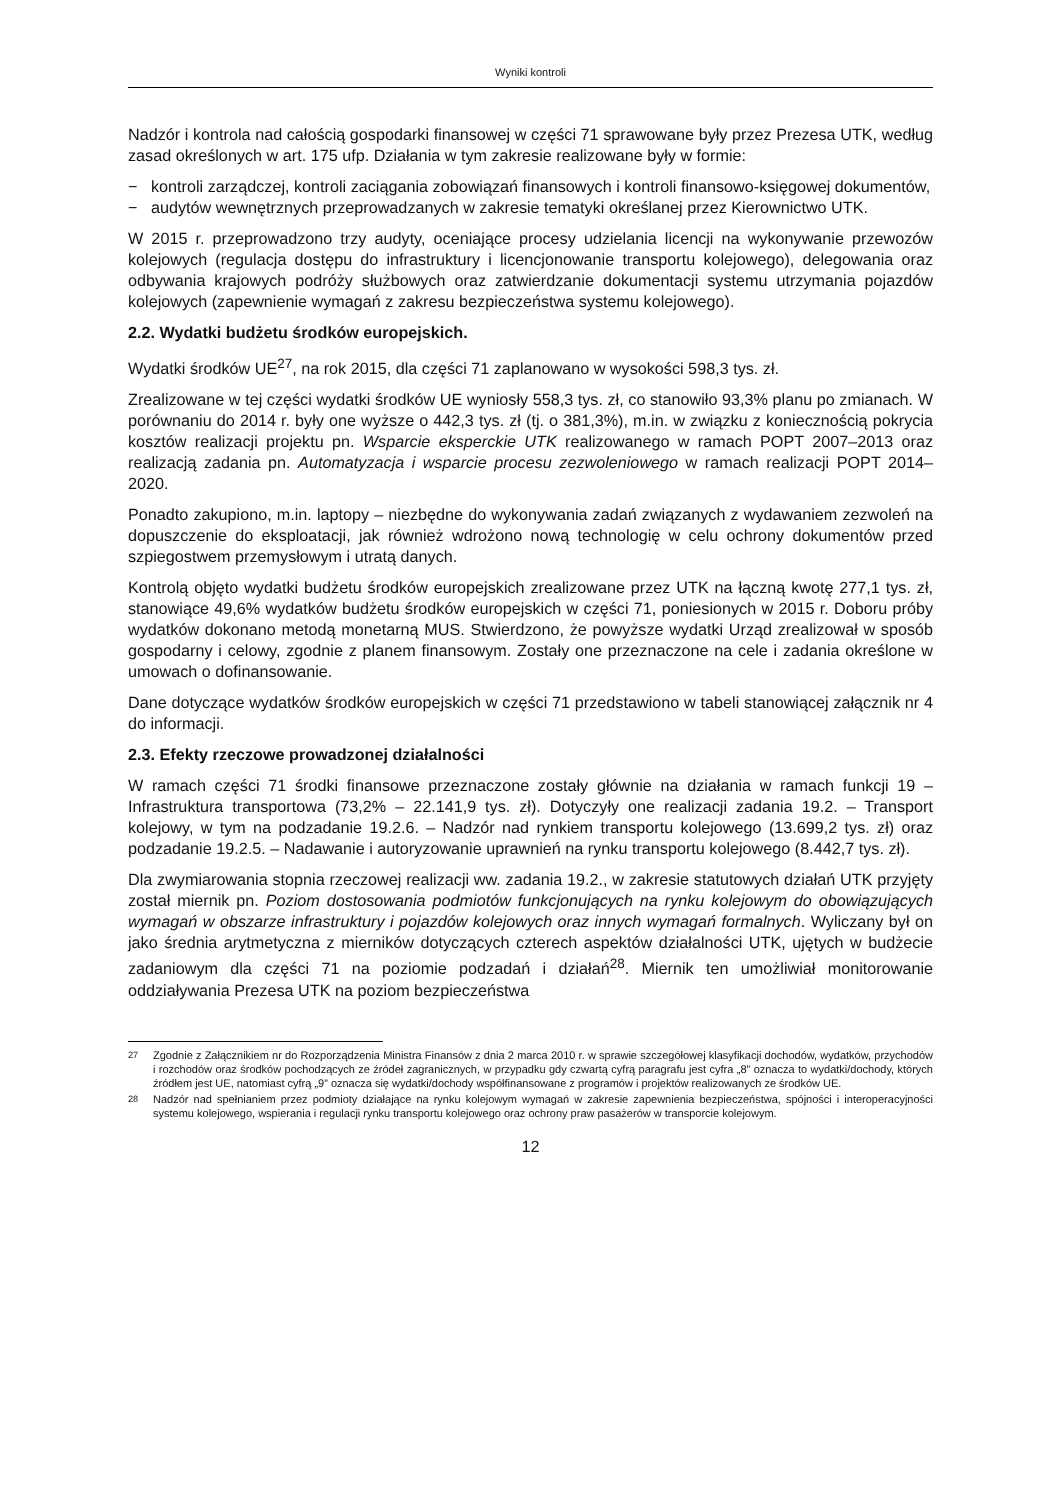Wyniki kontroli
Nadzór i kontrola nad całością gospodarki finansowej w części 71 sprawowane były przez Prezesa UTK, według zasad określonych w art. 175 ufp. Działania w tym zakresie realizowane były w formie:
− kontroli zarządczej, kontroli zaciągania zobowiązań finansowych i kontroli finansowo-księgowej dokumentów,
− audytów wewnętrznych przeprowadzanych w zakresie tematyki określanej przez Kierownictwo UTK.
W 2015 r. przeprowadzono trzy audyty, oceniające procesy udzielania licencji na wykonywanie przewozów kolejowych (regulacja dostępu do infrastruktury i licencjonowanie transportu kolejowego), delegowania oraz odbywania krajowych podróży służbowych oraz zatwierdzanie dokumentacji systemu utrzymania pojazdów kolejowych (zapewnienie wymagań z zakresu bezpieczeństwa systemu kolejowego).
2.2. Wydatki budżetu środków europejskich.
Wydatki środków UE<sup>27</sup>, na rok 2015, dla części 71 zaplanowano w wysokości 598,3 tys. zł.
Zrealizowane w tej części wydatki środków UE wyniosły 558,3 tys. zł, co stanowiło 93,3% planu po zmianach. W porównaniu do 2014 r. były one wyższe o 442,3 tys. zł (tj. o 381,3%), m.in. w związku z koniecznością pokrycia kosztów realizacji projektu pn. Wsparcie eksperckie UTK realizowanego w ramach POPT 2007–2013 oraz realizacją zadania pn. Automatyzacja i wsparcie procesu zezwoleniowego w ramach realizacji POPT 2014–2020.
Ponadto zakupiono, m.in. laptopy – niezbędne do wykonywania zadań związanych z wydawaniem zezwoleń na dopuszczenie do eksploatacji, jak również wdrożono nową technologię w celu ochrony dokumentów przed szpiegostwem przemysłowym i utratą danych.
Kontrolą objęto wydatki budżetu środków europejskich zrealizowane przez UTK na łączną kwotę 277,1 tys. zł, stanowiące 49,6% wydatków budżetu środków europejskich w części 71, poniesionych w 2015 r. Doboru próby wydatków dokonano metodą monetarną MUS. Stwierdzono, że powyższe wydatki Urząd zrealizował w sposób gospodarny i celowy, zgodnie z planem finansowym. Zostały one przeznaczone na cele i zadania określone w umowach o dofinansowanie.
Dane dotyczące wydatków środków europejskich w części 71 przedstawiono w tabeli stanowiącej załącznik nr 4 do informacji.
2.3. Efekty rzeczowe prowadzonej działalności
W ramach części 71 środki finansowe przeznaczone zostały głównie na działania w ramach funkcji 19 – Infrastruktura transportowa (73,2% – 22.141,9 tys. zł). Dotyczyły one realizacji zadania 19.2. – Transport kolejowy, w tym na podzadanie 19.2.6. – Nadzór nad rynkiem transportu kolejowego (13.699,2 tys. zł) oraz podzadanie 19.2.5. – Nadawanie i autoryzowanie uprawnień na rynku transportu kolejowego (8.442,7 tys. zł).
Dla zwymiarowania stopnia rzeczowej realizacji ww. zadania 19.2., w zakresie statutowych działań UTK przyjęty został miernik pn. Poziom dostosowania podmiotów funkcjonujących na rynku kolejowym do obowiązujących wymagań w obszarze infrastruktury i pojazdów kolejowych oraz innych wymagań formalnych. Wyliczany był on jako średnia arytmetyczna z mierników dotyczących czterech aspektów działalności UTK, ujętych w budżecie zadaniowym dla części 71 na poziomie podzadań i działań<sup>28</sup>. Miernik ten umożliwiał monitorowanie oddziaływania Prezesa UTK na poziom bezpieczeństwa
<sup>27</sup> Zgodnie z Załącznikiem nr do Rozporządzenia Ministra Finansów z dnia 2 marca 2010 r. w sprawie szczegółowej klasyfikacji dochodów, wydatków, przychodów i rozchodów oraz środków pochodzących ze źródeł zagranicznych, w przypadku gdy czwartą cyfrą paragrafu jest cyfra „8” oznacza to wydatki/dochody, których źródłem jest UE, natomiast cyfrą „9” oznacza się wydatki/dochody współfinansowane z programów i projektów realizowanych ze środków UE.
<sup>28</sup> Nadzór nad spełnianiem przez podmioty działające na rynku kolejowym wymagań w zakresie zapewnienia bezpieczeństwa, spójności i interoperacyjności systemu kolejowego, wspierania i regulacji rynku transportu kolejowego oraz ochrony praw pasażerów w transporcie kolejowym.
12